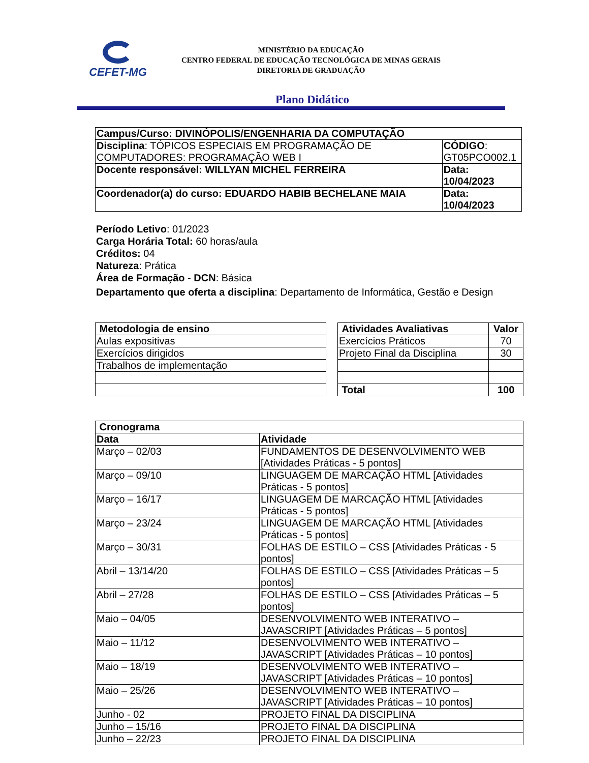CEFET-MG
MINISTÉRIO DA EDUCAÇÃO
CENTRO FEDERAL DE EDUCAÇÃO TECNOLÓGICA DE MINAS GERAIS
DIRETORIA DE GRADUAÇÃO
Plano Didático
| Campus/Curso: DIVINÓPOLIS/ENGENHARIA DA COMPUTAÇÃO | |
| Disciplina : TÓPICOS ESPECIAIS EM PROGRAMAÇÃO DE COMPUTADORES: PROGRAMAÇÃO WEB I | CÓDIGO : GT05PCO002.1 |
| Docente responsável: WILLYAN MICHEL FERREIRA | Data: 10/04/2023 |
| Coordenador(a) do curso: EDUARDO HABIB BECHELANE MAIA | Data: 10/04/2023 |
Período Letivo: 01/2023
Carga Horária Total: 60 horas/aula
Créditos: 04
Natureza: Prática
Área de Formação - DCN: Básica
Departamento que oferta a disciplina: Departamento de Informática, Gestão e Design
| Metodologia de ensino |
| --- |
| Aulas expositivas |
| Exercícios dirigidos |
| Trabalhos de implementação |
| Atividades Avaliativas | Valor |
| --- | --- |
| Exercícios Práticos | 70 |
| Projeto Final da Disciplina | 30 |
| Total | 100 |
| Cronograma | |
| --- | --- |
| Data | Atividade |
| Março – 02/03 | FUNDAMENTOS DE DESENVOLVIMENTO WEB [Atividades Práticas - 5 pontos] |
| Março – 09/10 | LINGUAGEM DE MARCAÇÃO HTML [Atividades Práticas - 5 pontos] |
| Março – 16/17 | LINGUAGEM DE MARCAÇÃO HTML [Atividades Práticas - 5 pontos] |
| Março – 23/24 | LINGUAGEM DE MARCAÇÃO HTML [Atividades Práticas - 5 pontos] |
| Março – 30/31 | FOLHAS DE ESTILO – CSS [Atividades Práticas - 5 pontos] |
| Abril – 13/14/20 | FOLHAS DE ESTILO – CSS [Atividades Práticas – 5 pontos] |
| Abril – 27/28 | FOLHAS DE ESTILO – CSS [Atividades Práticas – 5 pontos] |
| Maio – 04/05 | DESENVOLVIMENTO WEB INTERATIVO – JAVASCRIPT [Atividades Práticas – 5 pontos] |
| Maio – 11/12 | DESENVOLVIMENTO WEB INTERATIVO – JAVASCRIPT [Atividades Práticas – 10 pontos] |
| Maio – 18/19 | DESENVOLVIMENTO WEB INTERATIVO – JAVASCRIPT [Atividades Práticas – 10 pontos] |
| Maio – 25/26 | DESENVOLVIMENTO WEB INTERATIVO – JAVASCRIPT [Atividades Práticas – 10 pontos] |
| Junho - 02 | PROJETO FINAL DA DISCIPLINA |
| Junho – 15/16 | PROJETO FINAL DA DISCIPLINA |
| Junho – 22/23 | PROJETO FINAL DA DISCIPLINA |